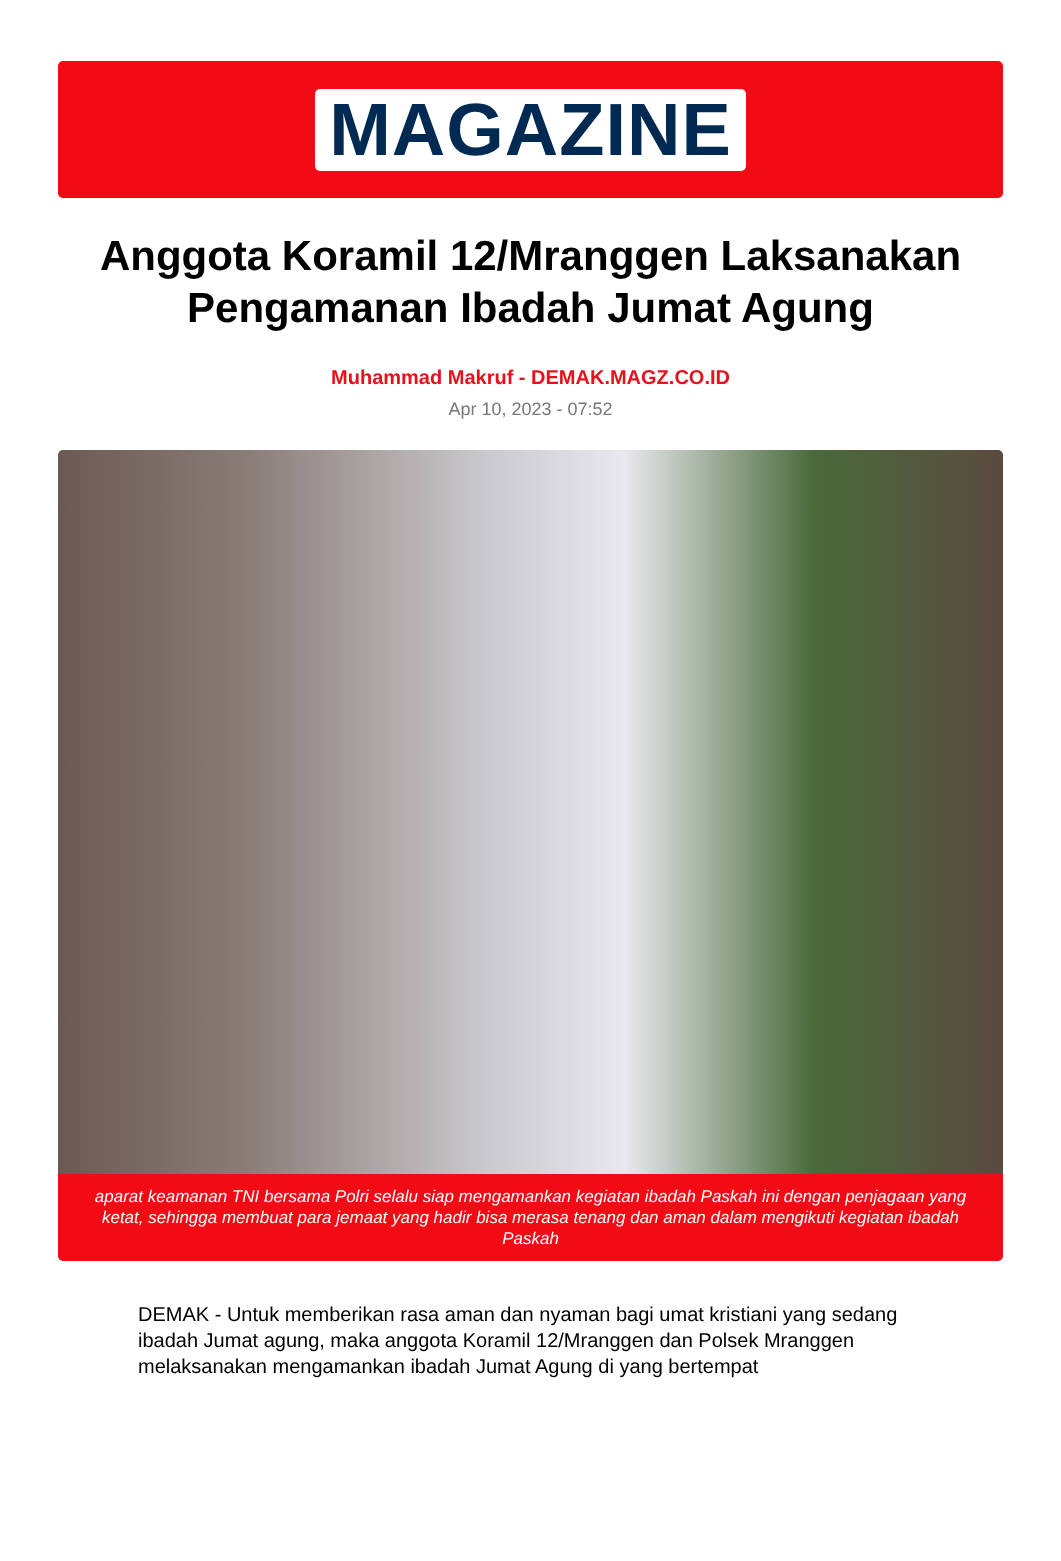MAGAZINE
Anggota Koramil 12/Mranggen Laksanakan Pengamanan Ibadah Jumat Agung
Muhammad Makruf - DEMAK.MAGZ.CO.ID
Apr 10, 2023 - 07:52
aparat keamanan TNI bersama Polri selalu siap mengamankan kegiatan ibadah Paskah ini dengan penjagaan yang ketat, sehingga membuat para jemaat yang hadir bisa merasa tenang dan aman dalam mengikuti kegiatan ibadah Paskah
DEMAK - Untuk memberikan rasa aman dan nyaman bagi umat kristiani yang sedang ibadah Jumat agung, maka anggota Koramil 12/Mranggen dan Polsek Mranggen melaksanakan mengamankan ibadah Jumat Agung di yang bertempat